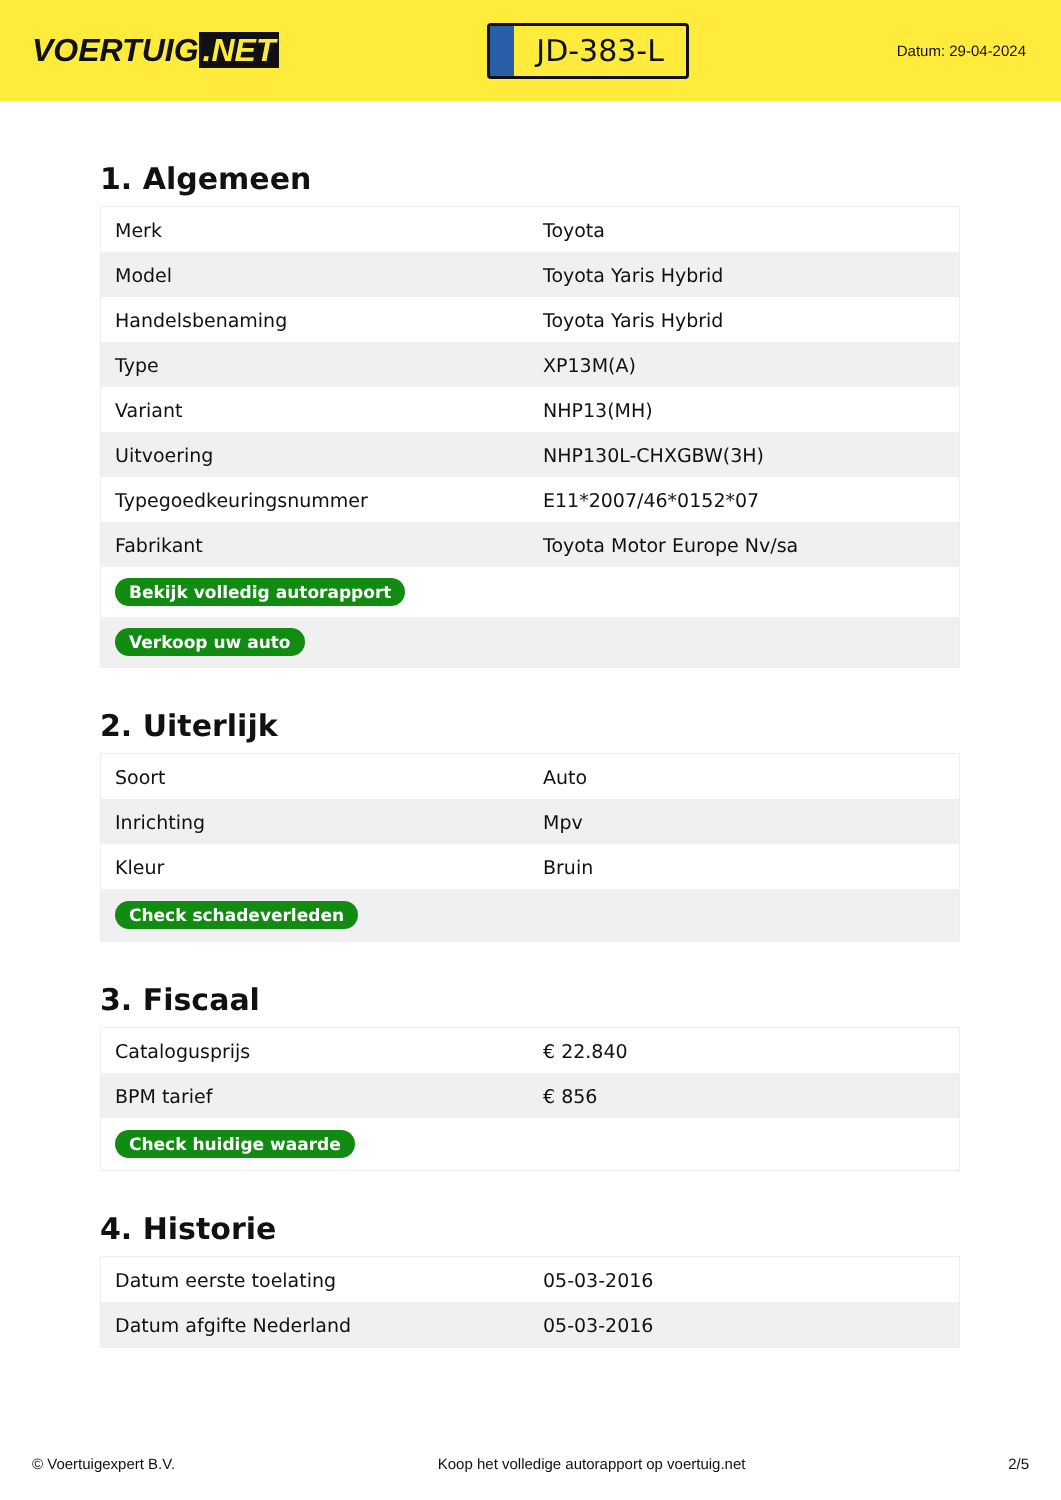VOERTUIG.NET
JD-383-L
Datum: 29-04-2024
1. Algemeen
| Merk | Toyota |
| Model | Toyota Yaris Hybrid |
| Handelsbenaming | Toyota Yaris Hybrid |
| Type | XP13M(A) |
| Variant | NHP13(MH) |
| Uitvoering | NHP130L-CHXGBW(3H) |
| Typegoedkeuringsnummer | E11*2007/46*0152*07 |
| Fabrikant | Toyota Motor Europe Nv/sa |
| Bekijk volledig autorapport | |
| Verkoop uw auto | |
2. Uiterlijk
| Soort | Auto |
| Inrichting | Mpv |
| Kleur | Bruin |
| Check schadeverleden | |
3. Fiscaal
| Catalogusprijs | € 22.840 |
| BPM tarief | € 856 |
| Check huidige waarde | |
4. Historie
| Datum eerste toelating | 05-03-2016 |
| Datum afgifte Nederland | 05-03-2016 |
© Voertuigexpert B.V. Koop het volledige autorapport op voertuig.net 2/5